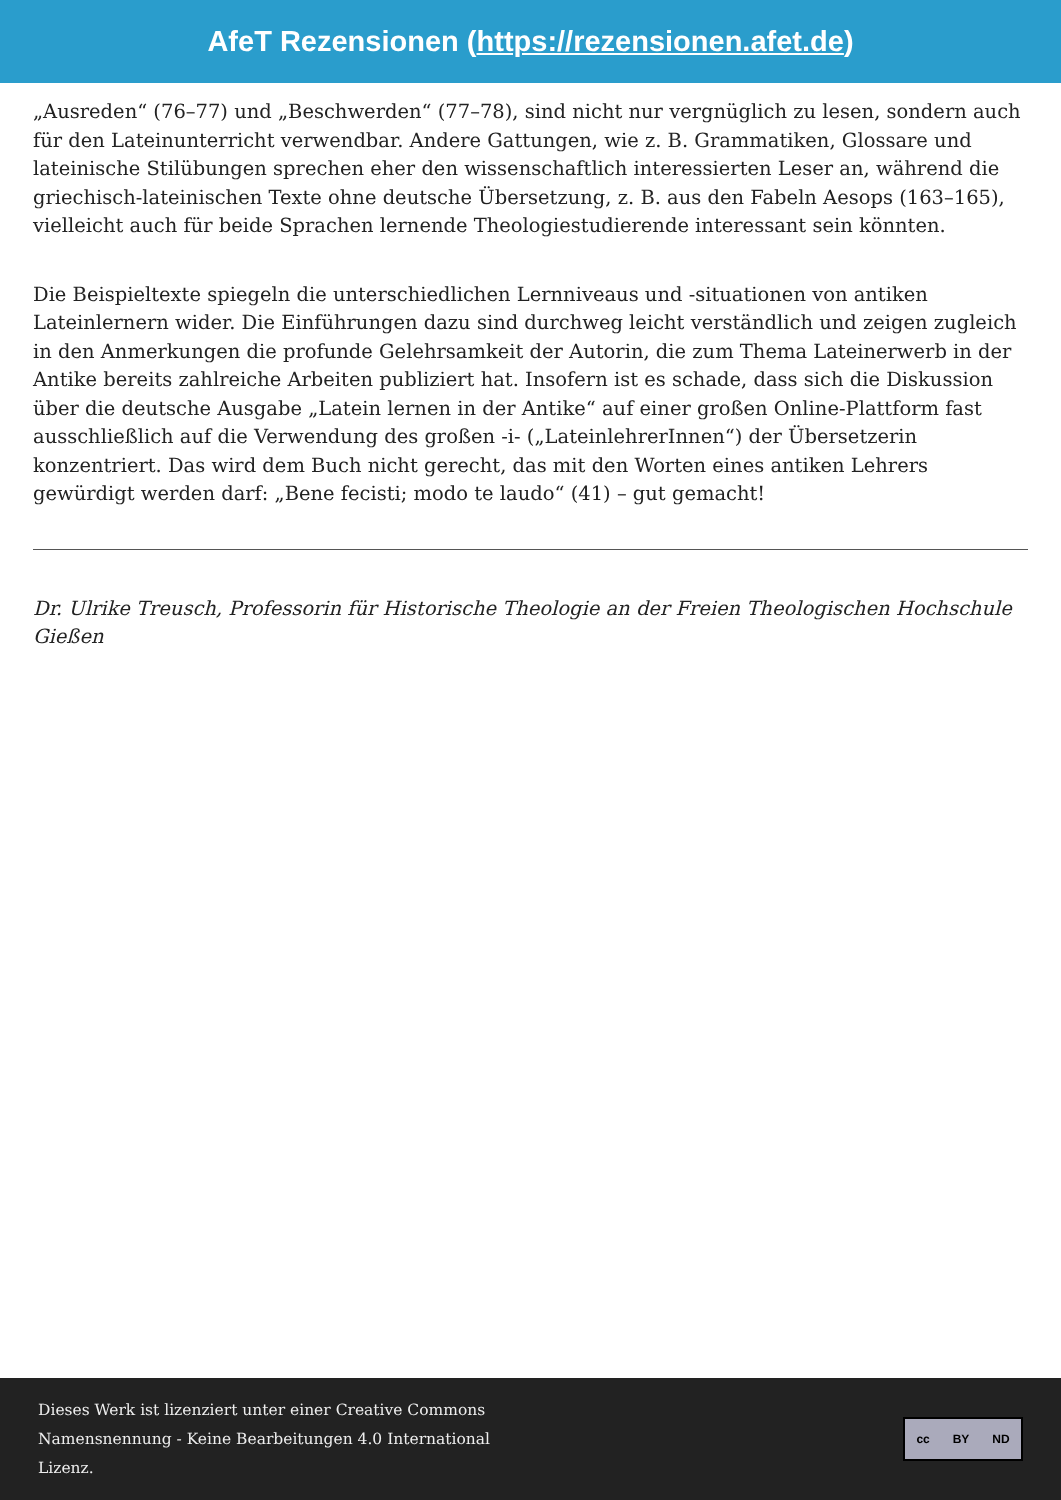AfeT Rezensionen (https://rezensionen.afet.de)
„Ausreden“ (76–77) und „Beschwerden“ (77–78), sind nicht nur vergnüglich zu lesen, sondern auch für den Lateinunterricht verwendbar. Andere Gattungen, wie z. B. Grammatiken, Glossare und lateinische Stilübungen sprechen eher den wissenschaftlich interessierten Leser an, während die griechisch-lateinischen Texte ohne deutsche Übersetzung, z. B. aus den Fabeln Aesops (163–165), vielleicht auch für beide Sprachen lernende Theologiestudierende interessant sein könnten.
Die Beispieltexte spiegeln die unterschiedlichen Lernniveaus und -situationen von antiken Lateinlernern wider. Die Einführungen dazu sind durchweg leicht verständlich und zeigen zugleich in den Anmerkungen die profunde Gelehrsamkeit der Autorin, die zum Thema Lateinerwerb in der Antike bereits zahlreiche Arbeiten publiziert hat. Insofern ist es schade, dass sich die Diskussion über die deutsche Ausgabe „Latein lernen in der Antike“ auf einer großen Online-Plattform fast ausschließlich auf die Verwendung des großen -i- („LateinlehrerInnen“) der Übersetzerin konzentriert. Das wird dem Buch nicht gerecht, das mit den Worten eines antiken Lehrers gewürdigt werden darf: „Bene fecisti; modo te laudo“ (41) – gut gemacht!
Dr. Ulrike Treusch, Professorin für Historische Theologie an der Freien Theologischen Hochschule Gießen
Dieses Werk ist lizenziert unter einer Creative Commons
Namensnennung - Keine Bearbeitungen 4.0 International
Lizenz.
cc BY ND